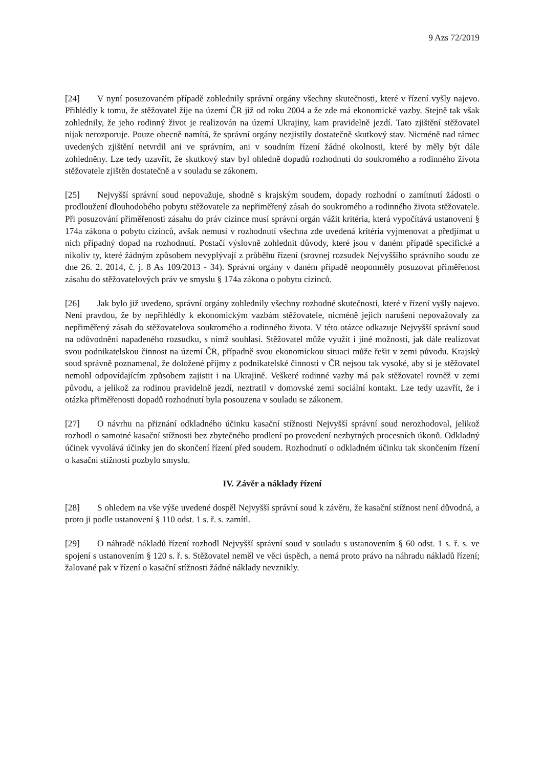9 Azs 72/2019
[24] V nyní posuzovaném případě zohlednily správní orgány všechny skutečnosti, které v řízení vyšly najevo. Přihlédly k tomu, že stěžovatel žije na území ČR již od roku 2004 a že zde má ekonomické vazby. Stejně tak však zohlednily, že jeho rodinný život je realizován na území Ukrajiny, kam pravidelně jezdí. Tato zjištění stěžovatel nijak nerozporuje. Pouze obecně namítá, že správní orgány nezjistily dostatečně skutkový stav. Nicméně nad rámec uvedených zjištění netvrdil ani ve správním, ani v soudním řízení žádné okolnosti, které by měly být dále zohledněny. Lze tedy uzavřít, že skutkový stav byl ohledně dopadů rozhodnutí do soukromého a rodinného života stěžovatele zjištěn dostatečně a v souladu se zákonem.
[25] Nejvyšší správní soud nepovažuje, shodně s krajským soudem, dopady rozhodní o zamítnutí žádosti o prodloužení dlouhodobého pobytu stěžovatele za nepřiměřený zásah do soukromého a rodinného života stěžovatele. Při posuzování přiměřenosti zásahu do práv cizince musí správní orgán vážit kritéria, která vypočítává ustanovení § 174a zákona o pobytu cizinců, avšak nemusí v rozhodnutí všechna zde uvedená kritéria vyjmenovat a předjímat u nich případný dopad na rozhodnutí. Postačí výslovně zohlednit důvody, které jsou v daném případě specifické a nikoliv ty, které žádným způsobem nevyplývají z průběhu řízení (srovnej rozsudek Nejvyššího správního soudu ze dne 26. 2. 2014, č. j. 8 As 109/2013 - 34). Správní orgány v daném případě neopomněly posuzovat přiměřenost zásahu do stěžovatelových práv ve smyslu § 174a zákona o pobytu cizinců.
[26] Jak bylo již uvedeno, správní orgány zohlednily všechny rozhodné skutečnosti, které v řízení vyšly najevo. Není pravdou, že by nepřihlédly k ekonomickým vazbám stěžovatele, nicméně jejich narušení nepovažovaly za nepřiměřený zásah do stěžovatelova soukromého a rodinného života. V této otázce odkazuje Nejvyšší správní soud na odůvodnění napadeného rozsudku, s nímž souhlasí. Stěžovatel může využít i jiné možnosti, jak dále realizovat svou podnikatelskou činnost na území ČR, případně svou ekonomickou situaci může řešit v zemi původu. Krajský soud správně poznamenal, že doložené příjmy z podnikatelské činnosti v ČR nejsou tak vysoké, aby si je stěžovatel nemohl odpovídajícím způsobem zajistit i na Ukrajině. Veškeré rodinné vazby má pak stěžovatel rovněž v zemi původu, a jelikož za rodinou pravidelně jezdí, neztratil v domovské zemi sociální kontakt. Lze tedy uzavřít, že i otázka přiměřenosti dopadů rozhodnutí byla posouzena v souladu se zákonem.
[27] O návrhu na přiznání odkladného účinku kasační stížnosti Nejvyšší správní soud nerozhodoval, jelikož rozhodl o samotné kasační stížnosti bez zbytečného prodlení po provedení nezbytných procesních úkonů. Odkladný účinek vyvolává účinky jen do skončení řízení před soudem. Rozhodnutí o odkladném účinku tak skončením řízení o kasační stížnosti pozbylo smyslu.
IV. Závěr a náklady řízení
[28] S ohledem na vše výše uvedené dospěl Nejvyšší správní soud k závěru, že kasační stížnost není důvodná, a proto ji podle ustanovení § 110 odst. 1 s. ř. s. zamítl.
[29] O náhradě nákladů řízení rozhodl Nejvyšší správní soud v souladu s ustanovením § 60 odst. 1 s. ř. s. ve spojení s ustanovením § 120 s. ř. s. Stěžovatel neměl ve věci úspěch, a nemá proto právo na náhradu nákladů řízení; žalované pak v řízení o kasační stížnosti žádné náklady nevznikly.